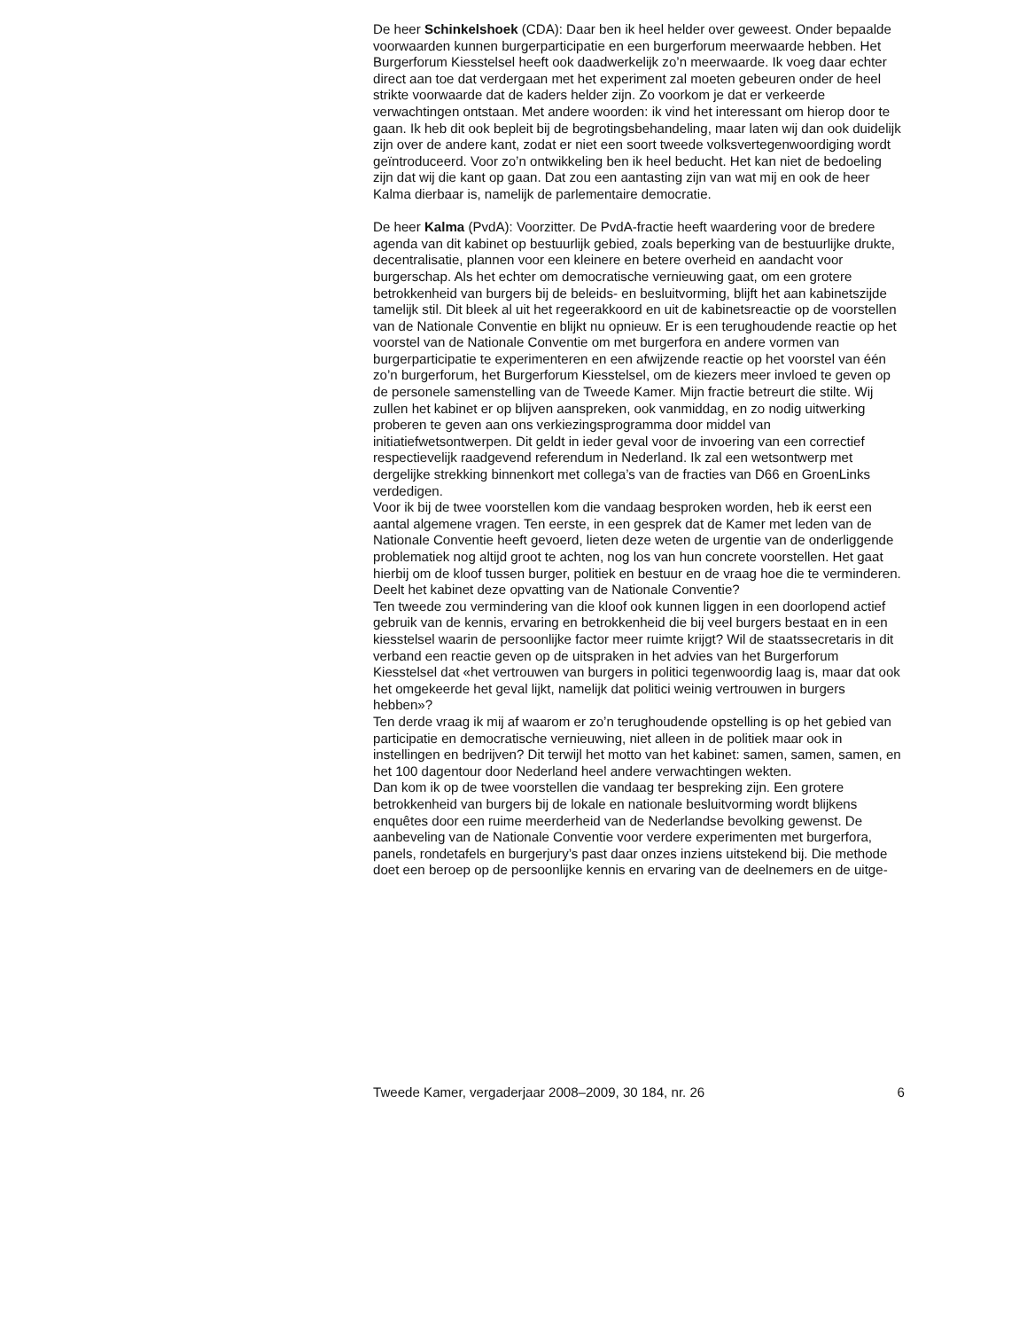De heer Schinkelshoek (CDA): Daar ben ik heel helder over geweest. Onder bepaalde voorwaarden kunnen burgerparticipatie en een burger­forum meerwaarde hebben. Het Burgerforum Kiesstelsel heeft ook daad­werkelijk zo’n meerwaarde. Ik voeg daar echter direct aan toe dat verder­gaan met het experiment zal moeten gebeuren onder de heel strikte voorwaarde dat de kaders helder zijn. Zo voorkom je dat er verkeerde verwachtingen ontstaan. Met andere woorden: ik vind het interessant om hierop door te gaan. Ik heb dit ook bepleit bij de begrotingsbehandeling, maar laten wij dan ook duidelijk zijn over de andere kant, zodat er niet een soort tweede volksvertegenwoordiging wordt geïntroduceerd. Voor zo’n ontwikkeling ben ik heel beducht. Het kan niet de bedoeling zijn dat wij die kant op gaan. Dat zou een aantasting zijn van wat mij en ook de heer Kalma dierbaar is, namelijk de parlementaire democratie.
De heer Kalma (PvdA): Voorzitter. De PvdA-fractie heeft waardering voor de bredere agenda van dit kabinet op bestuurlijk gebied, zoals beperking van de bestuurlijke drukte, decentralisatie, plannen voor een kleinere en betere overheid en aandacht voor burgerschap. Als het echter om demo­cratische vernieuwing gaat, om een grotere betrokkenheid van burgers bij de beleids- en besluitvorming, blijft het aan kabinetszijde tamelijk stil. Dit bleek al uit het regeerakkoord en uit de kabinetsreactie op de voorstellen van de Nationale Conventie en blijkt nu opnieuw. Er is een terughoudende reactie op het voorstel van de Nationale Conventie om met burgerfora en andere vormen van burgerparticipatie te experimenteren en een afwij­zende reactie op het voorstel van één zo’n burgerforum, het Burgerforum Kiesstelsel, om de kiezers meer invloed te geven op de personele samen­stelling van de Tweede Kamer. Mijn fractie betreurt die stilte. Wij zullen het kabinet er op blijven aanspreken, ook vanmiddag, en zo nodig uitwer­king proberen te geven aan ons verkiezingsprogramma door middel van initiatiefwetsontwerpen. Dit geldt in ieder geval voor de invoering van een correctief respectievelijk raadgevend referendum in Nederland. Ik zal een wetsontwerp met dergelijke strekking binnenkort met collega’s van de fracties van D66 en GroenLinks verdedigen.
Voor ik bij de twee voorstellen kom die vandaag besproken worden, heb ik eerst een aantal algemene vragen. Ten eerste, in een gesprek dat de Kamer met leden van de Nationale Conventie heeft gevoerd, lieten deze weten de urgentie van de onderliggende problematiek nog altijd groot te achten, nog los van hun concrete voorstellen. Het gaat hierbij om de kloof tussen burger, politiek en bestuur en de vraag hoe die te verminderen. Deelt het kabinet deze opvatting van de Nationale Conventie?
Ten tweede zou vermindering van die kloof ook kunnen liggen in een doorlopend actief gebruik van de kennis, ervaring en betrokkenheid die bij veel burgers bestaat en in een kiesstelsel waarin de persoonlijke factor meer ruimte krijgt? Wil de staatssecretaris in dit verband een reactie geven op de uitspraken in het advies van het Burgerforum Kiesstelsel dat «het vertrouwen van burgers in politici tegenwoordig laag is, maar dat ook het omgekeerde het geval lijkt, namelijk dat politici weinig vertrouwen in burgers hebben»?
Ten derde vraag ik mij af waarom er zo’n terughoudende opstelling is op het gebied van participatie en democratische vernieuwing, niet alleen in de politiek maar ook in instellingen en bedrijven? Dit terwijl het motto van het kabinet: samen, samen, samen, en het 100 dagentour door Nederland heel andere verwachtingen wekten.
Dan kom ik op de twee voorstellen die vandaag ter bespreking zijn. Een grotere betrokkenheid van burgers bij de lokale en nationale besluitvor­ming wordt blijkens enquêtes door een ruime meerderheid van de Neder­landse bevolking gewenst. De aanbeveling van de Nationale Conventie voor verdere experimenten met burgerfora, panels, rondetafels en burger­jury’s past daar onzes inziens uitstekend bij. Die methode doet een beroep op de persoonlijke kennis en ervaring van de deelnemers en de uitge-
Tweede Kamer, vergaderjaar 2008–2009, 30 184, nr. 26 6